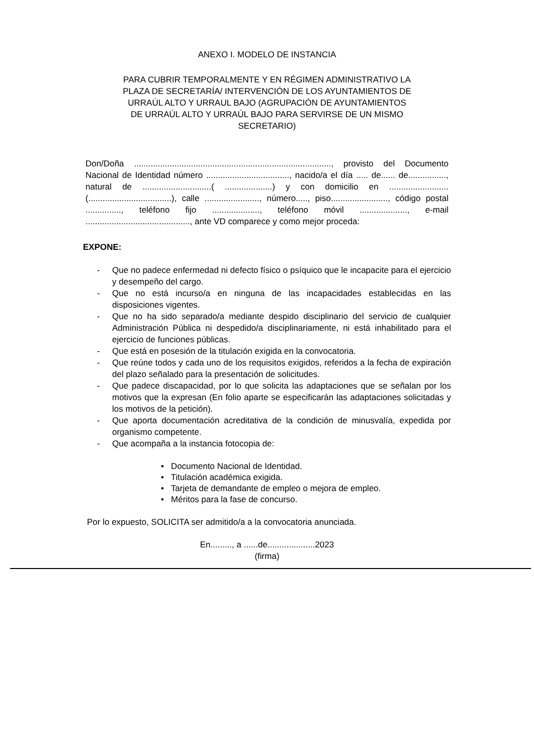ANEXO I. MODELO DE INSTANCIA
PARA CUBRIR TEMPORALMENTE Y EN RÉGIMEN ADMINISTRATIVO LA
PLAZA DE SECRETARÍA/ INTERVENCIÓN DE LOS AYUNTAMIENTOS DE
URRAÚL ALTO Y URRAUL BAJO (AGRUPACIÓN DE AYUNTAMIENTOS
DE URRAÚL ALTO Y URRAÚL BAJO PARA SERVIRSE DE UN MISMO
SECRETARIO)
Don/Doña ..................................................................................., provisto del Documento Nacional de Identidad número ..................................., nacido/a el día ..... de...... de................, natural de .............................( ....................) y con domicilio en ......................... (...................................), calle ......................., número....., piso........................, código postal ..............., teléfono fijo ...................., teléfono móvil ...................., e-mail ............................................, ante VD comparece y como mejor proceda:
EXPONE:
- Que no padece enfermedad ni defecto físico o psíquico que le incapacite para el ejercicio y desempeño del cargo.
- Que no está incurso/a en ninguna de las incapacidades establecidas en las disposiciones vigentes.
- Que no ha sido separado/a mediante despido disciplinario del servicio de cualquier Administración Pública ni despedido/a disciplinariamente, ni está inhabilitado para el ejercicio de funciones públicas.
- Que está en posesión de la titulación exigida en la convocatoria.
- Que reúne todos y cada uno de los requisitos exigidos, referidos a la fecha de expiración del plazo señalado para la presentación de solicitudes.
- Que padece discapacidad, por lo que solicita las adaptaciones que se señalan por los motivos que la expresan (En folio aparte se especificarán las adaptaciones solicitadas y los motivos de la petición).
- Que aporta documentación acreditativa de la condición de minusvalía, expedida por organismo competente.
- Que acompaña a la instancia fotocopia de:
• Documento Nacional de Identidad.
• Titulación académica exigida.
• Tarjeta de demandante de empleo o mejora de empleo.
• Méritos para la fase de concurso.
Por lo expuesto, SOLICITA ser admitido/a a la convocatoria anunciada.
En........., a ......de....................2023
(firma)